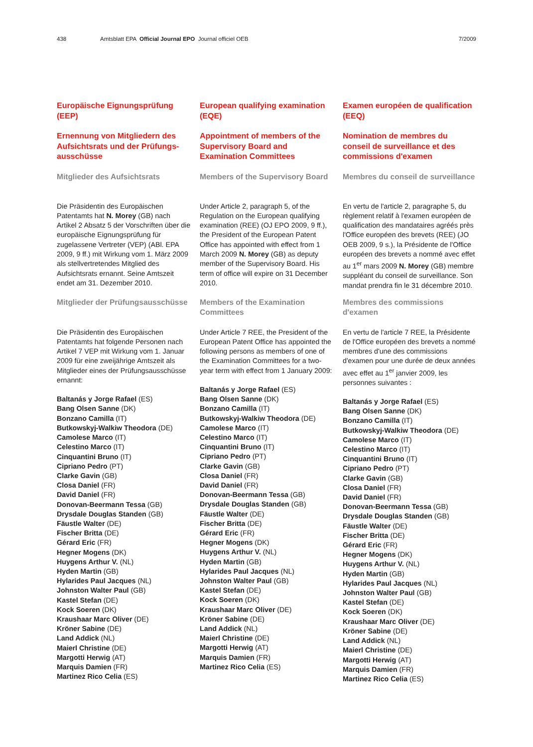438 Amtsblatt EPA Official Journal EPO Journal officiel OEB 7/2009
Europäische Eignungsprüfung (EEP)
Ernennung von Mitgliedern des Aufsichtsrats und der Prüfungs­ausschüsse
Mitglieder des Aufsichtsrats
Die Präsidentin des Europäischen Patentamts hat N. Morey (GB) nach Artikel 2 Absatz 5 der Vorschriften über die europäische Eignungsprüfung für zugelassene Vertreter (VEP) (ABl. EPA 2009, 9 ff.) mit Wirkung vom 1. März 2009 als stellvertretendes Mitglied des Aufsichtsrats ernannt. Seine Amtszeit endet am 31. Dezember 2010.
Mitglieder der Prüfungsausschüsse
Die Präsidentin des Europäischen Patentamts hat folgende Personen nach Artikel 7 VEP mit Wirkung vom 1. Januar 2009 für eine zweijährige Amtszeit als Mitglieder eines der Prüfungsaus­schüsse ernannt:
Baltanás y Jorge Rafael (ES)
Bang Olsen Sanne (DK)
Bonzano Camilla (IT)
Butkowskyj-Walkiw Theodora (DE)
Camolese Marco (IT)
Celestino Marco (IT)
Cinquantini Bruno (IT)
Cipriano Pedro (PT)
Clarke Gavin (GB)
Closa Daniel (FR)
David Daniel (FR)
Donovan-Beermann Tessa (GB)
Drysdale Douglas Standen (GB)
Fäustle Walter (DE)
Fischer Britta (DE)
Gérard Eric (FR)
Hegner Mogens (DK)
Huygens Arthur V. (NL)
Hyden Martin (GB)
Hylarides Paul Jacques (NL)
Johnston Walter Paul (GB)
Kastel Stefan (DE)
Kock Soeren (DK)
Kraushaar Marc Oliver (DE)
Kröner Sabine (DE)
Land Addick (NL)
Maierl Christine (DE)
Margotti Herwig (AT)
Marquis Damien (FR)
Martinez Rico Celia (ES)
European qualifying examination (EQE)
Appointment of members of the Supervisory Board and Examination Committees
Members of the Supervisory Board
Under Article 2, paragraph 5, of the Regulation on the European qualifying examination (REE) (OJ EPO 2009, 9 ff.), the President of the European Patent Office has appointed with effect from 1 March 2009 N. Morey (GB) as deputy member of the Supervisory Board. His term of office will expire on 31 December 2010.
Members of the Examination Committees
Under Article 7 REE, the President of the European Patent Office has appointed the following persons as members of one of the Examination Committees for a two-year term with effect from 1 January 2009:
Baltanás y Jorge Rafael (ES)
Bang Olsen Sanne (DK)
Bonzano Camilla (IT)
Butkowskyj-Walkiw Theodora (DE)
Camolese Marco (IT)
Celestino Marco (IT)
Cinquantini Bruno (IT)
Cipriano Pedro (PT)
Clarke Gavin (GB)
Closa Daniel (FR)
David Daniel (FR)
Donovan-Beermann Tessa (GB)
Drysdale Douglas Standen (GB)
Fäustle Walter (DE)
Fischer Britta (DE)
Gérard Eric (FR)
Hegner Mogens (DK)
Huygens Arthur V. (NL)
Hyden Martin (GB)
Hylarides Paul Jacques (NL)
Johnston Walter Paul (GB)
Kastel Stefan (DE)
Kock Soeren (DK)
Kraushaar Marc Oliver (DE)
Kröner Sabine (DE)
Land Addick (NL)
Maierl Christine (DE)
Margotti Herwig (AT)
Marquis Damien (FR)
Martinez Rico Celia (ES)
Examen européen de qualification (EEQ)
Nomination de membres du conseil de surveillance et des commissions d'examen
Membres du conseil de surveillance
En vertu de l'article 2, paragraphe 5, du règlement relatif à l'examen européen de qualification des mandataires agréés près l'Office européen des brevets (REE) (JO OEB 2009, 9 s.), la Présidente de l'Office européen des brevets a nommé avec effet au 1<sup>er</sup> mars 2009 N. Morey (GB) membre suppléant du conseil de surveillance. Son mandat prendra fin le 31 décembre 2010.
Membres des commissions d'examen
En vertu de l'article 7 REE, la Présidente de l'Office européen des brevets a nommé membres d'une des commis­sions d'examen pour une durée de deux années avec effet au 1<sup>er</sup> janvier 2009, les personnes suivantes :
Baltanás y Jorge Rafael (ES)
Bang Olsen Sanne (DK)
Bonzano Camilla (IT)
Butkowskyj-Walkiw Theodora (DE)
Camolese Marco (IT)
Celestino Marco (IT)
Cinquantini Bruno (IT)
Cipriano Pedro (PT)
Clarke Gavin (GB)
Closa Daniel (FR)
David Daniel (FR)
Donovan-Beermann Tessa (GB)
Drysdale Douglas Standen (GB)
Fäustle Walter (DE)
Fischer Britta (DE)
Gérard Eric (FR)
Hegner Mogens (DK)
Huygens Arthur V. (NL)
Hyden Martin (GB)
Hylarides Paul Jacques (NL)
Johnston Walter Paul (GB)
Kastel Stefan (DE)
Kock Soeren (DK)
Kraushaar Marc Oliver (DE)
Kröner Sabine (DE)
Land Addick (NL)
Maierl Christine (DE)
Margotti Herwig (AT)
Marquis Damien (FR)
Martinez Rico Celia (ES)